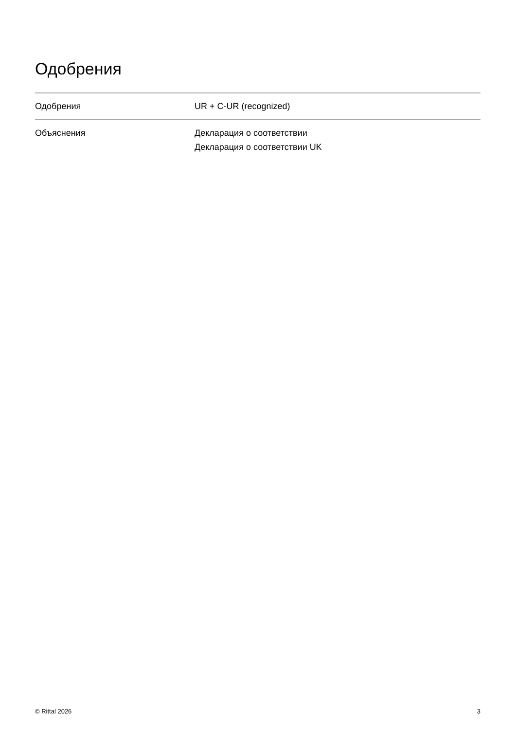Одобрения
| Одобрения | UR + C-UR (recognized) |
| Объяснения | Декларация о соответствии Декларация о соответствии UK |
© Rittal 2026 3